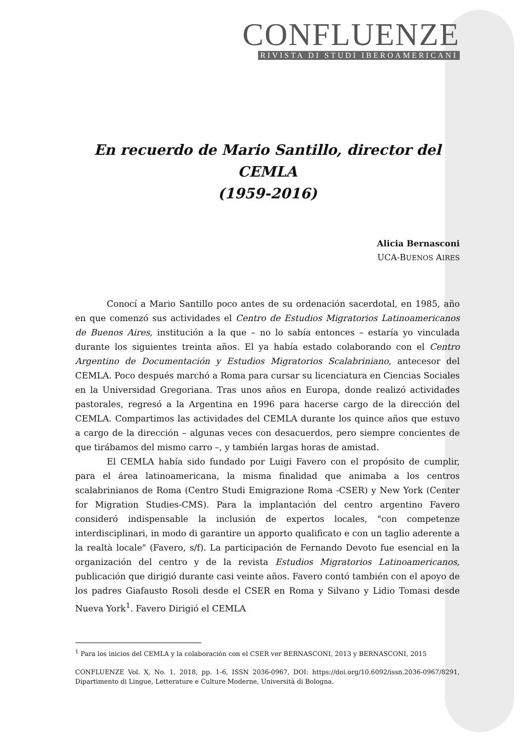CONFLUENZE
RIVISTA DI STUDI IBEROAMERICANI
En recuerdo de Mario Santillo, director del CEMLA
(1959-2016)
Alicia Bernasconi
UCA-BUENOS AIRES
Conocí a Mario Santillo poco antes de su ordenación sacerdotal, en 1985, año en que comenzó sus actividades el Centro de Estudios Migratorios Latinoamericanos de Buenos Aires, institución a la que – no lo sabía entonces – estaría yo vinculada durante los siguientes treinta años. El ya había estado colaborando con el Centro Argentino de Documentación y Estudios Migratorios Scalabriniano, antecesor del CEMLA. Poco después marchó a Roma para cursar su licenciatura en Ciencias Sociales en la Universidad Gregoriana. Tras unos años en Europa, donde realizó actividades pastorales, regresó a la Argentina en 1996 para hacerse cargo de la dirección del CEMLA. Compartimos las actividades del CEMLA durante los quince años que estuvo a cargo de la dirección – algunas veces con desacuerdos, pero siempre concientes de que tirábamos del mismo carro –, y también largas horas de amistad.
El CEMLA había sido fundado por Luigi Favero con el propósito de cumplir, para el área latinoamericana, la misma finalidad que animaba a los centros scalabrinianos de Roma (Centro Studi Emigrazione Roma -CSER) y New York (Center for Migration Studies-CMS). Para la implantación del centro argentino Favero consideró indispensable la inclusión de expertos locales, "con competenze interdisciplinari, in modo di garantire un apporto qualificato e con un taglio aderente a la realtà locale" (Favero, s/f). La participación de Fernando Devoto fue esencial en la organización del centro y de la revista Estudios Migratorios Latinoamericanos, publicación que dirigió durante casi veinte años. Favero contó también con el apoyo de los padres Giafausto Rosoli desde el CSER en Roma y Silvano y Lidio Tomasi desde Nueva York<sup>1</sup>. Favero Dirigió el CEMLA
<sup>1</sup> Para los inicios del CEMLA y la colaboración con el CSER ver BERNASCONI, 2013 y BERNASCONI, 2015
CONFLUENZE Vol. X, No. 1, 2018, pp. 1-6, ISSN 2036-0967, DOI: https://doi.org/10.6092/issn.2036-0967/8291, Dipartimento di Lingue, Letterature e Culture Moderne, Università di Bologna.